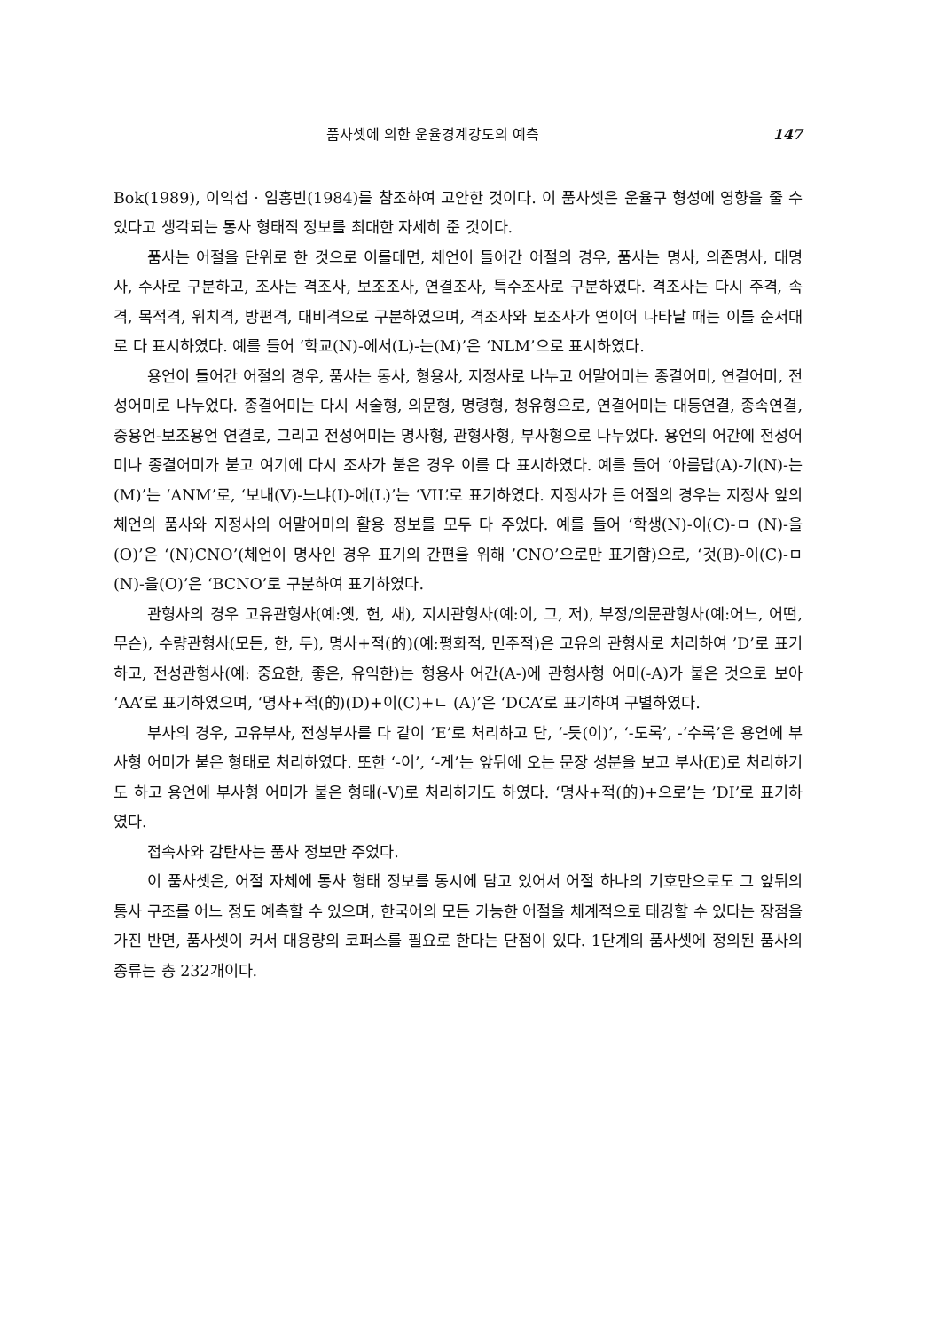품사셋에 의한 운율경계강도의 예측 147
Bok(1989), 이익섭 · 임홍빈(1984)를 참조하여 고안한 것이다. 이 품사셋은 운율구 형성에 영향을 줄 수 있다고 생각되는 통사 형태적 정보를 최대한 자세히 준 것이다.
품사는 어절을 단위로 한 것으로 이를테면, 체언이 들어간 어절의 경우, 품사는 명사, 의존명사, 대명사, 수사로 구분하고, 조사는 격조사, 보조조사, 연결조사, 특수조사로 구분하였다. 격조사는 다시 주격, 속격, 목적격, 위치격, 방편격, 대비격으로 구분하였으며, 격조사와 보조사가 연이어 나타날 때는 이를 순서대로 다 표시하였다. 예를 들어 ‘학교(N)-에서(L)-는(M)’은 ‘NLM’으로 표시하였다.
용언이 들어간 어절의 경우, 품사는 동사, 형용사, 지정사로 나누고 어말어미는 종결어미, 연결어미, 전성어미로 나누었다. 종결어미는 다시 서술형, 의문형, 명령형, 청유형으로, 연결어미는 대등연결, 종속연결, 중용언-보조용언 연결로, 그리고 전성어미는 명사형, 관형사형, 부사형으로 나누었다. 용언의 어간에 전성어미나 종결어미가 붙고 여기에 다시 조사가 붙은 경우 이를 다 표시하였다. 예를 들어 ‘아름답(A)-기(N)-는(M)’는 ‘ANM’로, ‘보내(V)-느냐(I)-에(L)’는 ‘VIL’로 표기하였다. 지정사가 든 어절의 경우는 지정사 앞의 체언의 품사와 지정사의 어말어미의 활용 정보를 모두 다 주었다. 예를 들어 ‘학생(N)-이(C)-ㅁ (N)-을(O)’은 ‘(N)CNO’(체언이 명사인 경우 표기의 간편을 위해 ’CNO’으로만 표기함)으로, ‘것(B)-이(C)-ㅁ (N)-을(O)’은 ‘BCNO’로 구분하여 표기하였다.
관형사의 경우 고유관형사(예:옛, 헌, 새), 지시관형사(예:이, 그, 저), 부정/의문관형사(예:어느, 어떤, 무슨), 수량관형사(모든, 한, 두), 명사+적(的)(예:평화적, 민주적)은 고유의 관형사로 처리하여 ’D’로 표기하고, 전성관형사(예: 중요한, 좋은, 유익한)는 형용사 어간(A-)에 관형사형 어미(-A)가 붙은 것으로 보아 ‘AA’로 표기하였으며, ‘명사+적(的)(D)+이(C)+ㄴ (A)’은 ‘DCA’로 표기하여 구별하였다.
부사의 경우, 고유부사, 전성부사를 다 같이 ’E’로 처리하고 단, ‘-듯(이)’, ‘-도록’, -‘수록’은 용언에 부사형 어미가 붙은 형태로 처리하였다. 또한 ‘-이’, ‘-게’는 앞뒤에 오는 문장 성분을 보고 부사(E)로 처리하기도 하고 용언에 부사형 어미가 붙은 형태(-V)로 처리하기도 하였다. ‘명사+적(的)+으로’는 ’DI’로 표기하였다.
접속사와 감탄사는 품사 정보만 주었다.
이 품사셋은, 어절 자체에 통사 형태 정보를 동시에 담고 있어서 어절 하나의 기호만으로도 그 앞뒤의 통사 구조를 어느 정도 예측할 수 있으며, 한국어의 모든 가능한 어절을 체계적으로 태깅할 수 있다는 장점을 가진 반면, 품사셋이 커서 대용량의 코퍼스를 필요로 한다는 단점이 있다. 1단계의 품사셋에 정의된 품사의 종류는 총 232개이다.